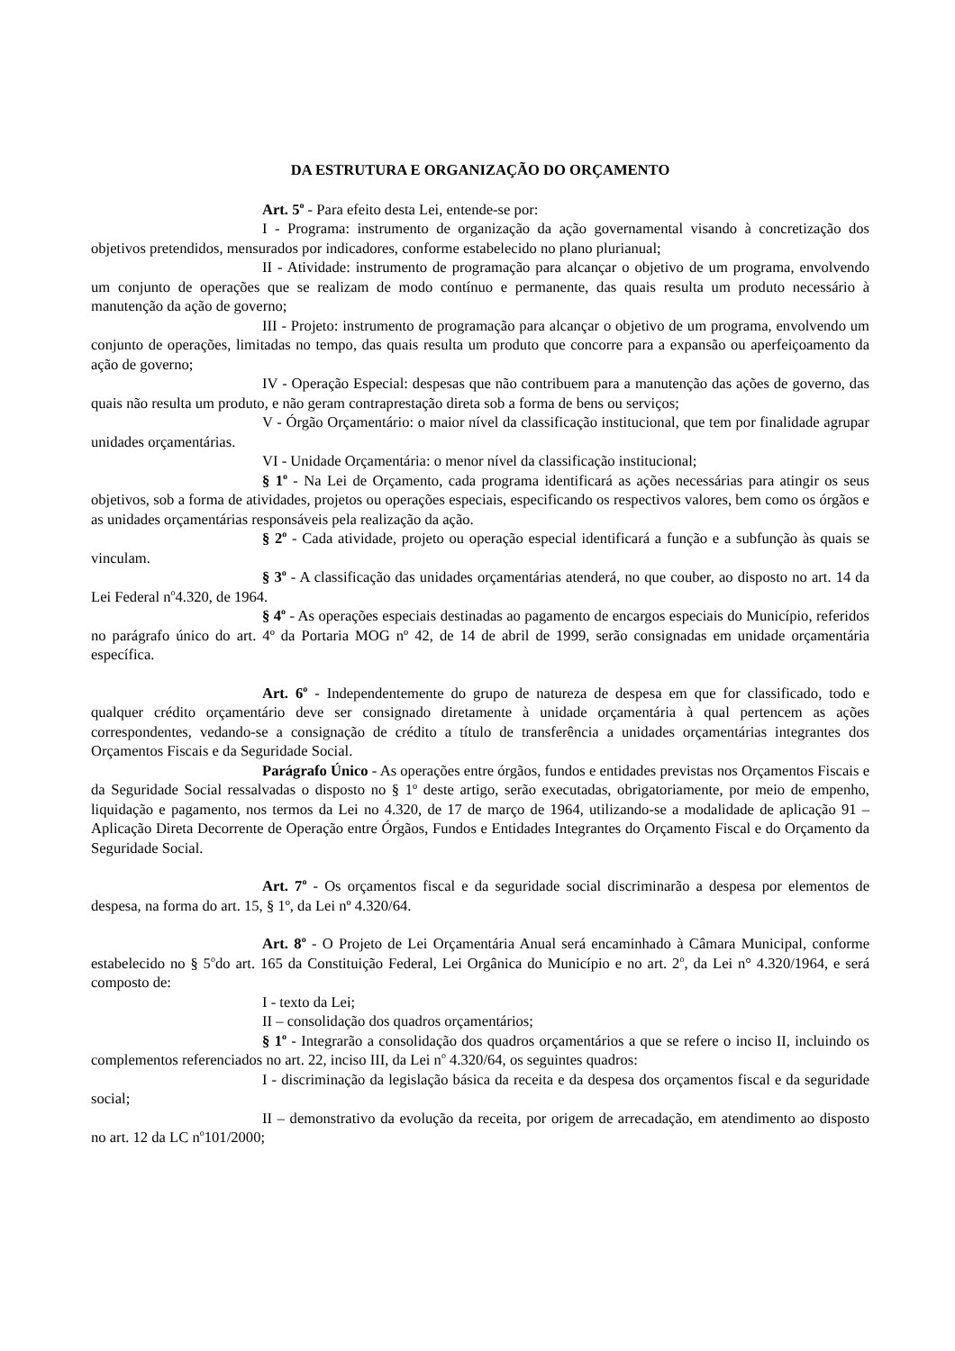DA ESTRUTURA E ORGANIZAÇÃO DO ORÇAMENTO
Art. 5<sup>o</sup> - Para efeito desta Lei, entende-se por:
I - Programa: instrumento de organização da ação governamental visando à concretização dos objetivos pretendidos, mensurados por indicadores, conforme estabelecido no plano plurianual;
II - Atividade: instrumento de programação para alcançar o objetivo de um programa, envolvendo um conjunto de operações que se realizam de modo contínuo e permanente, das quais resulta um produto necessário à manutenção da ação de governo;
III - Projeto: instrumento de programação para alcançar o objetivo de um programa, envolvendo um conjunto de operações, limitadas no tempo, das quais resulta um produto que concorre para a expansão ou aperfeiçoamento da ação de governo;
IV - Operação Especial: despesas que não contribuem para a manutenção das ações de governo, das quais não resulta um produto, e não geram contraprestação direta sob a forma de bens ou serviços;
V - Órgão Orçamentário: o maior nível da classificação institucional, que tem por finalidade agrupar unidades orçamentárias.
VI - Unidade Orçamentária: o menor nível da classificação institucional;
§ 1<sup>o</sup> - Na Lei de Orçamento, cada programa identificará as ações necessárias para atingir os seus objetivos, sob a forma de atividades, projetos ou operações especiais, especificando os respectivos valores, bem como os órgãos e as unidades orçamentárias responsáveis pela realização da ação.
§ 2<sup>o</sup> - Cada atividade, projeto ou operação especial identificará a função e a subfunção às quais se vinculam.
§ 3<sup>o</sup> - A classificação das unidades orçamentárias atenderá, no que couber, ao disposto no art. 14 da Lei Federal n<sup>o</sup>4.320, de 1964.
§ 4<sup>o</sup> - As operações especiais destinadas ao pagamento de encargos especiais do Município, referidos no parágrafo único do art. 4º da Portaria MOG nº 42, de 14 de abril de 1999, serão consignadas em unidade orçamentária específica.
Art. 6<sup>o</sup> - Independentemente do grupo de natureza de despesa em que for classificado, todo e qualquer crédito orçamentário deve ser consignado diretamente à unidade orçamentária à qual pertencem as ações correspondentes, vedando-se a consignação de crédito a título de transferência a unidades orçamentárias integrantes dos Orçamentos Fiscais e da Seguridade Social.
Parágrafo Único - As operações entre órgãos, fundos e entidades previstas nos Orçamentos Fiscais e da Seguridade Social ressalvadas o disposto no § 1º deste artigo, serão executadas, obrigatoriamente, por meio de empenho, liquidação e pagamento, nos termos da Lei no 4.320, de 17 de março de 1964, utilizando-se a modalidade de aplicação 91 – Aplicação Direta Decorrente de Operação entre Órgãos, Fundos e Entidades Integrantes do Orçamento Fiscal e do Orçamento da Seguridade Social.
Art. 7<sup>o</sup> - Os orçamentos fiscal e da seguridade social discriminarão a despesa por elementos de despesa, na forma do art. 15, § 1º, da Lei nº 4.320/64.
Art. 8<sup>o</sup> - O Projeto de Lei Orçamentária Anual será encaminhado à Câmara Municipal, conforme estabelecido no § 5<sup>o</sup>do art. 165 da Constituição Federal, Lei Orgânica do Município e no art. 2<sup>o</sup>, da Lei n° 4.320/1964, e será composto de:
I - texto da Lei;
II – consolidação dos quadros orçamentários;
§ 1<sup>o</sup> - Integrarão a consolidação dos quadros orçamentários a que se refere o inciso II, incluindo os complementos referenciados no art. 22, inciso III, da Lei n<sup>o</sup> 4.320/64, os seguintes quadros:
I - discriminação da legislação básica da receita e da despesa dos orçamentos fiscal e da seguridade social;
II – demonstrativo da evolução da receita, por origem de arrecadação, em atendimento ao disposto no art. 12 da LC n<sup>o</sup>101/2000;